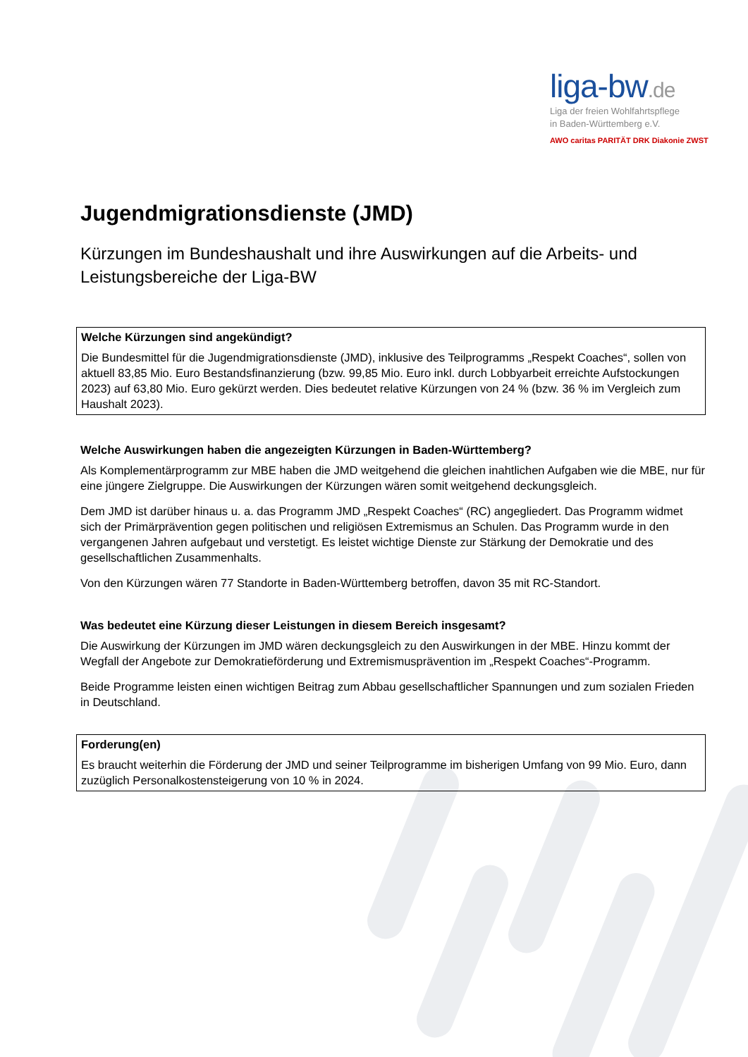liga-bw.de
Liga der freien Wohlfahrtspflege
in Baden-Württemberg e.V.
AWO caritas PARITÄT DRK Diakonie ZWST
Jugendmigrationsdienste (JMD)
Kürzungen im Bundeshaushalt und ihre Auswirkungen auf die Arbeits- und Leistungsbereiche der Liga-BW
Welche Kürzungen sind angekündigt?
Die Bundesmittel für die Jugendmigrationsdienste (JMD), inklusive des Teilprogramms „Respekt Coaches“, sollen von aktuell 83,85 Mio. Euro Bestandsfinanzierung (bzw. 99,85 Mio. Euro inkl. durch Lobbyarbeit erreichte Aufstockungen 2023) auf 63,80 Mio. Euro gekürzt werden. Dies bedeutet relative Kürzungen von 24 % (bzw. 36 % im Vergleich zum Haushalt 2023).
Welche Auswirkungen haben die angezeigten Kürzungen in Baden-Württemberg?
Als Komplementärprogramm zur MBE haben die JMD weitgehend die gleichen inahtlichen Aufgaben wie die MBE, nur für eine jüngere Zielgruppe. Die Auswirkungen der Kürzungen wären somit weitgehend deckungsgleich.
Dem JMD ist darüber hinaus u. a. das Programm JMD „Respekt Coaches“ (RC) angegliedert. Das Programm widmet sich der Primärprävention gegen politischen und religiösen Extremismus an Schulen. Das Programm wurde in den vergangenen Jahren aufgebaut und verstetigt. Es leistet wichtige Dienste zur Stärkung der Demokratie und des gesellschaftlichen Zusammenhalts.
Von den Kürzungen wären 77 Standorte in Baden-Württemberg betroffen, davon 35 mit RC-Standort.
Was bedeutet eine Kürzung dieser Leistungen in diesem Bereich insgesamt?
Die Auswirkung der Kürzungen im JMD wären deckungsgleich zu den Auswirkungen in der MBE. Hinzu kommt der Wegfall der Angebote zur Demokratieförderung und Extremismusprävention im „Respekt Coaches“-Programm.
Beide Programme leisten einen wichtigen Beitrag zum Abbau gesellschaftlicher Spannungen und zum sozialen Frieden in Deutschland.
Forderung(en)
Es braucht weiterhin die Förderung der JMD und seiner Teilprogramme im bisherigen Umfang von 99 Mio. Euro, dann zuzüglich Personalkostensteigerung von 10 % in 2024.